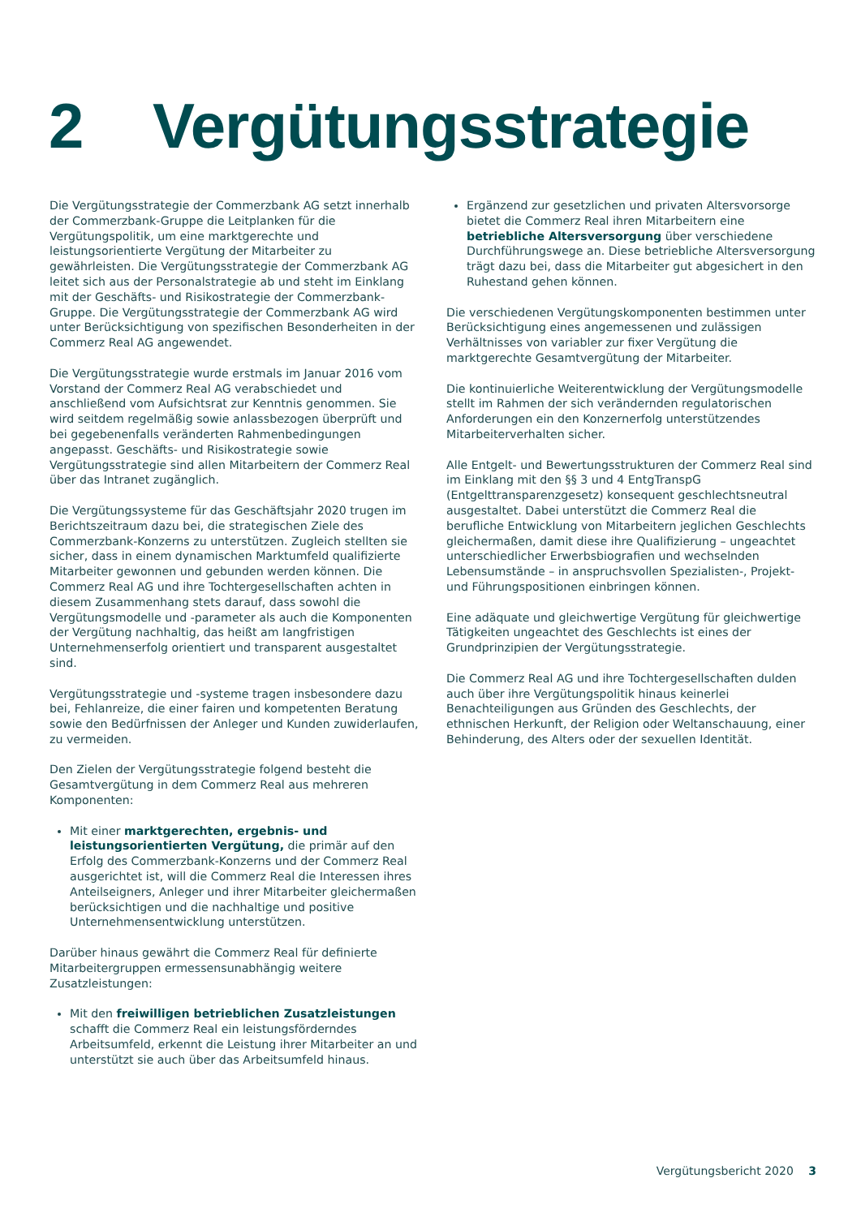2 Vergütungsstrategie
Die Vergütungsstrategie der Commerzbank AG setzt innerhalb der Commerzbank-Gruppe die Leitplanken für die Vergütungspolitik, um eine marktgerechte und leistungsorientierte Vergütung der Mitarbeiter zu gewährleisten. Die Vergütungsstrategie der Commerzbank AG leitet sich aus der Personalstrategie ab und steht im Einklang mit der Geschäfts- und Risikostrategie der Commerzbank-Gruppe. Die Vergütungsstrategie der Commerzbank AG wird unter Berücksichtigung von spezifischen Besonderheiten in der Commerz Real AG angewendet.
Die Vergütungsstrategie wurde erstmals im Januar 2016 vom Vorstand der Commerz Real AG verabschiedet und anschließend vom Aufsichtsrat zur Kenntnis genommen. Sie wird seitdem regelmäßig sowie anlassbezogen überprüft und bei gegebenenfalls veränderten Rahmenbedingungen angepasst. Geschäfts- und Risikostrategie sowie Vergütungsstrategie sind allen Mitarbeitern der Commerz Real über das Intranet zugänglich.
Die Vergütungssysteme für das Geschäftsjahr 2020 trugen im Berichtszeitraum dazu bei, die strategischen Ziele des Commerzbank-Konzerns zu unterstützen. Zugleich stellten sie sicher, dass in einem dynamischen Marktumfeld qualifizierte Mitarbeiter gewonnen und gebunden werden können. Die Commerz Real AG und ihre Tochtergesellschaften achten in diesem Zusammenhang stets darauf, dass sowohl die Vergütungsmodelle und -parameter als auch die Komponenten der Vergütung nachhaltig, das heißt am langfristigen Unternehmenserfolg orientiert und transparent ausgestaltet sind.
Vergütungsstrategie und -systeme tragen insbesondere dazu bei, Fehlanreize, die einer fairen und kompetenten Beratung sowie den Bedürfnissen der Anleger und Kunden zuwiderlaufen, zu vermeiden.
Den Zielen der Vergütungsstrategie folgend besteht die Gesamtvergütung in dem Commerz Real aus mehreren Komponenten:
Mit einer marktgerechten, ergebnis- und leistungsorientierten Vergütung, die primär auf den Erfolg des Commerzbank-Konzerns und der Commerz Real ausgerichtet ist, will die Commerz Real die Interessen ihres Anteilseigners, Anleger und ihrer Mitarbeiter gleichermaßen berücksichtigen und die nachhaltige und positive Unternehmensentwicklung unterstützen.
Darüber hinaus gewährt die Commerz Real für definierte Mitarbeitergruppen ermessensunabhängig weitere Zusatzleistungen:
Mit den freiwilligen betrieblichen Zusatzleistungen schafft die Commerz Real ein leistungsförderndes Arbeitsumfeld, erkennt die Leistung ihrer Mitarbeiter an und unterstützt sie auch über das Arbeitsumfeld hinaus.
Ergänzend zur gesetzlichen und privaten Altersvorsorge bietet die Commerz Real ihren Mitarbeitern eine betriebliche Altersversorgung über verschiedene Durchführungswege an. Diese betriebliche Altersversorgung trägt dazu bei, dass die Mitarbeiter gut abgesichert in den Ruhestand gehen können.
Die verschiedenen Vergütungskomponenten bestimmen unter Berücksichtigung eines angemessenen und zulässigen Verhältnisses von variabler zur fixer Vergütung die marktgerechte Gesamtvergütung der Mitarbeiter.
Die kontinuierliche Weiterentwicklung der Vergütungsmodelle stellt im Rahmen der sich verändernden regulatorischen Anforderungen ein den Konzernerfolg unterstützendes Mitarbeiterverhalten sicher.
Alle Entgelt- und Bewertungsstrukturen der Commerz Real sind im Einklang mit den §§ 3 und 4 EntgTranspG (Entgelttransparenzgesetz) konsequent geschlechtsneutral ausgestaltet. Dabei unterstützt die Commerz Real die berufliche Entwicklung von Mitarbeitern jeglichen Geschlechts gleichermaßen, damit diese ihre Qualifizierung – ungeachtet unterschiedlicher Erwerbsbiografien und wechselnden Lebensumstände – in anspruchsvollen Spezialisten-, Projekt- und Führungspositionen einbringen können.
Eine adäquate und gleichwertige Vergütung für gleichwertige Tätigkeiten ungeachtet des Geschlechts ist eines der Grundprinzipien der Vergütungsstrategie.
Die Commerz Real AG und ihre Tochtergesellschaften dulden auch über ihre Vergütungspolitik hinaus keinerlei Benachteiligungen aus Gründen des Geschlechts, der ethnischen Herkunft, der Religion oder Weltanschauung, einer Behinderung, des Alters oder der sexuellen Identität.
Vergütungsbericht 2020 3